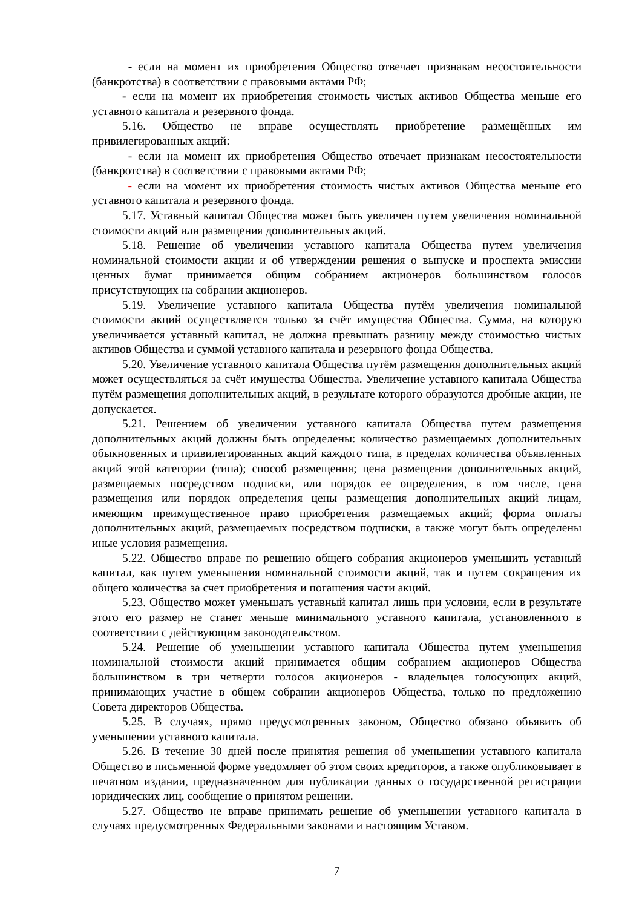- если на момент их приобретения Общество отвечает признакам несостоятельности (банкротства) в соответствии с правовыми актами РФ;
- если на момент их приобретения стоимость чистых активов Общества меньше его уставного капитала и резервного фонда.
5.16. Общество не вправе осуществлять приобретение размещённых им привилегированных акций:
- если на момент их приобретения Общество отвечает признакам несостоятельности (банкротства) в соответствии с правовыми актами РФ;
- если на момент их приобретения стоимость чистых активов Общества меньше его уставного капитала и резервного фонда.
5.17. Уставный капитал Общества может быть увеличен путем увеличения номинальной стоимости акций или размещения дополнительных акций.
5.18. Решение об увеличении уставного капитала Общества путем увеличения номинальной стоимости акции и об утверждении решения о выпуске и проспекта эмиссии ценных бумаг принимается общим собранием акционеров большинством голосов присутствующих на собрании акционеров.
5.19. Увеличение уставного капитала Общества путём увеличения номинальной стоимости акций осуществляется только за счёт имущества Общества. Сумма, на которую увеличивается уставный капитал, не должна превышать разницу между стоимостью чистых активов Общества и суммой уставного капитала и резервного фонда Общества.
5.20. Увеличение уставного капитала Общества путём размещения дополнительных акций может осуществляться за счёт имущества Общества. Увеличение уставного капитала Общества путём размещения дополнительных акций, в результате которого образуются дробные акции, не допускается.
5.21. Решением об увеличении уставного капитала Общества путем размещения дополнительных акций должны быть определены: количество размещаемых дополнительных обыкновенных и привилегированных акций каждого типа, в пределах количества объявленных акций этой категории (типа); способ размещения; цена размещения дополнительных акций, размещаемых посредством подписки, или порядок ее определения, в том числе, цена размещения или порядок определения цены размещения дополнительных акций лицам, имеющим преимущественное право приобретения размещаемых акций; форма оплаты дополнительных акций, размещаемых посредством подписки, а также могут быть определены иные условия размещения.
5.22. Общество вправе по решению общего собрания акционеров уменьшить уставный капитал, как путем уменьшения номинальной стоимости акций, так и путем сокращения их общего количества за счет приобретения и погашения части акций.
5.23. Общество может уменьшать уставный капитал лишь при условии, если в результате этого его размер не станет меньше минимального уставного капитала, установленного в соответствии с действующим законодательством.
5.24. Решение об уменьшении уставного капитала Общества путем уменьшения номинальной стоимости акций принимается общим собранием акционеров Общества большинством в три четверти голосов акционеров - владельцев голосующих акций, принимающих участие в общем собрании акционеров Общества, только по предложению Совета директоров Общества.
5.25. В случаях, прямо предусмотренных законом, Общество обязано объявить об уменьшении уставного капитала.
5.26. В течение 30 дней после принятия решения об уменьшении уставного капитала Общество в письменной форме уведомляет об этом своих кредиторов, а также опубликовывает в печатном издании, предназначенном для публикации данных о государственной регистрации юридических лиц, сообщение о принятом решении.
5.27. Общество не вправе принимать решение об уменьшении уставного капитала в случаях предусмотренных Федеральными законами и настоящим Уставом.
7